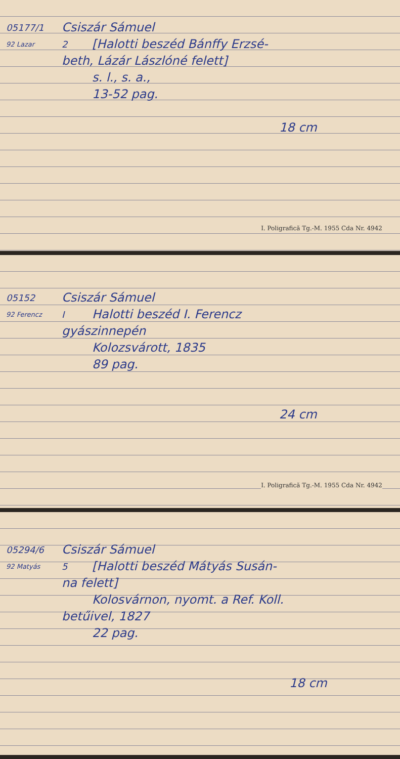05177/1
Csiszár Sámuel
92 Lazar
2
[Halotti beszéd Bánffy Erzsé-
beth, Lázár Lászlóné felett]
s. l., s. a.,
13-52 pag.
18 cm
I. Poligrafică Tg.-M. 1955 Cda Nr. 4942
05152
Csiszár Sámuel
92 Ferencz
I
Halotti beszéd I. Ferencz
gyászinnepén
Kolozsvárott, 1835
89 pag.
24 cm
I. Poligrafică Tg.-M. 1955 Cda Nr. 4942
05294/6
Csiszár Sámuel
92 Matyás
5
[Halotti beszéd Mátyás Susán-
na felett]
Kolosvárnon, nyomt. a Ref. Koll.
betűivel, 1827
22 pag.
18 cm